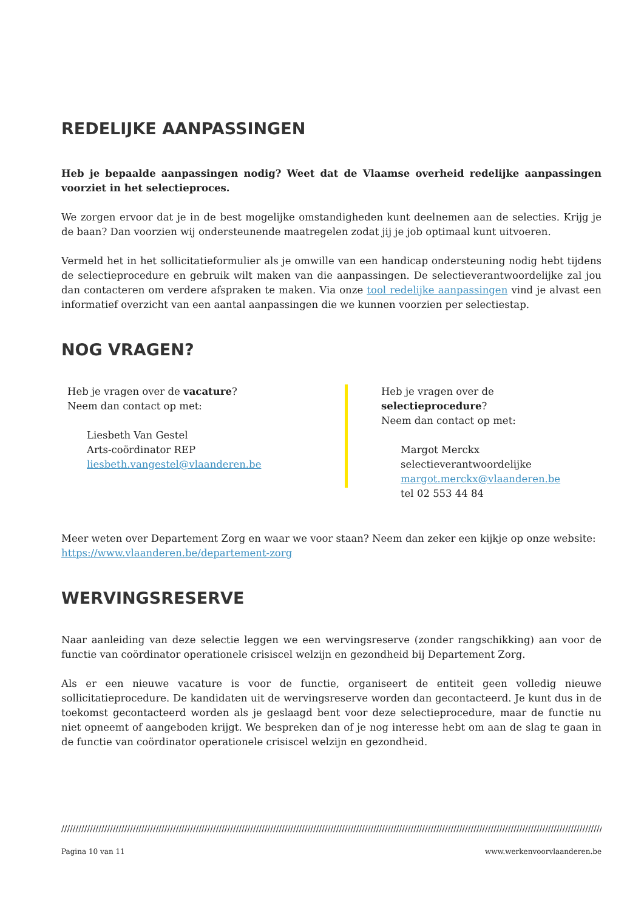REDELIJKE AANPASSINGEN
Heb je bepaalde aanpassingen nodig? Weet dat de Vlaamse overheid redelijke aanpassingen voorziet in het selectieproces.
We zorgen ervoor dat je in de best mogelijke omstandigheden kunt deelnemen aan de selecties. Krijg je de baan? Dan voorzien wij ondersteunende maatregelen zodat jij je job optimaal kunt uitvoeren.
Vermeld het in het sollicitatieformulier als je omwille van een handicap ondersteuning nodig hebt tijdens de selectieprocedure en gebruik wilt maken van die aanpassingen. De selectieverantwoordelijke zal jou dan contacteren om verdere afspraken te maken. Via onze tool redelijke aanpassingen vind je alvast een informatief overzicht van een aantal aanpassingen die we kunnen voorzien per selectiestap.
NOG VRAGEN?
Heb je vragen over de vacature?
Neem dan contact op met:
Liesbeth Van Gestel
Arts-coördinator REP
liesbeth.vangestel@vlaanderen.be
Heb je vragen over de selectieprocedure?
Neem dan contact op met:
Margot Merckx
selectieverantwoordelijke
margot.merckx@vlaanderen.be
tel 02 553 44 84
Meer weten over Departement Zorg en waar we voor staan? Neem dan zeker een kijkje op onze website: https://www.vlaanderen.be/departement-zorg
WERVINGSRESERVE
Naar aanleiding van deze selectie leggen we een wervingsreserve (zonder rangschikking) aan voor de functie van coördinator operationele crisiscel welzijn en gezondheid bij Departement Zorg.
Als er een nieuwe vacature is voor de functie, organiseert de entiteit geen volledig nieuwe sollicitatieprocedure. De kandidaten uit de wervingsreserve worden dan gecontacteerd. Je kunt dus in de toekomst gecontacteerd worden als je geslaagd bent voor deze selectieprocedure, maar de functie nu niet opneemt of aangeboden krijgt. We bespreken dan of je nog interesse hebt om aan de slag te gaan in de functie van coördinator operationele crisiscel welzijn en gezondheid.
////////////////////////////////////////////////////////////////////////////////////////////////////////////////////////////////////////////////////////////////////////////////////////////////////
Pagina 10 van 11 www.werkenvoorvlaanderen.be